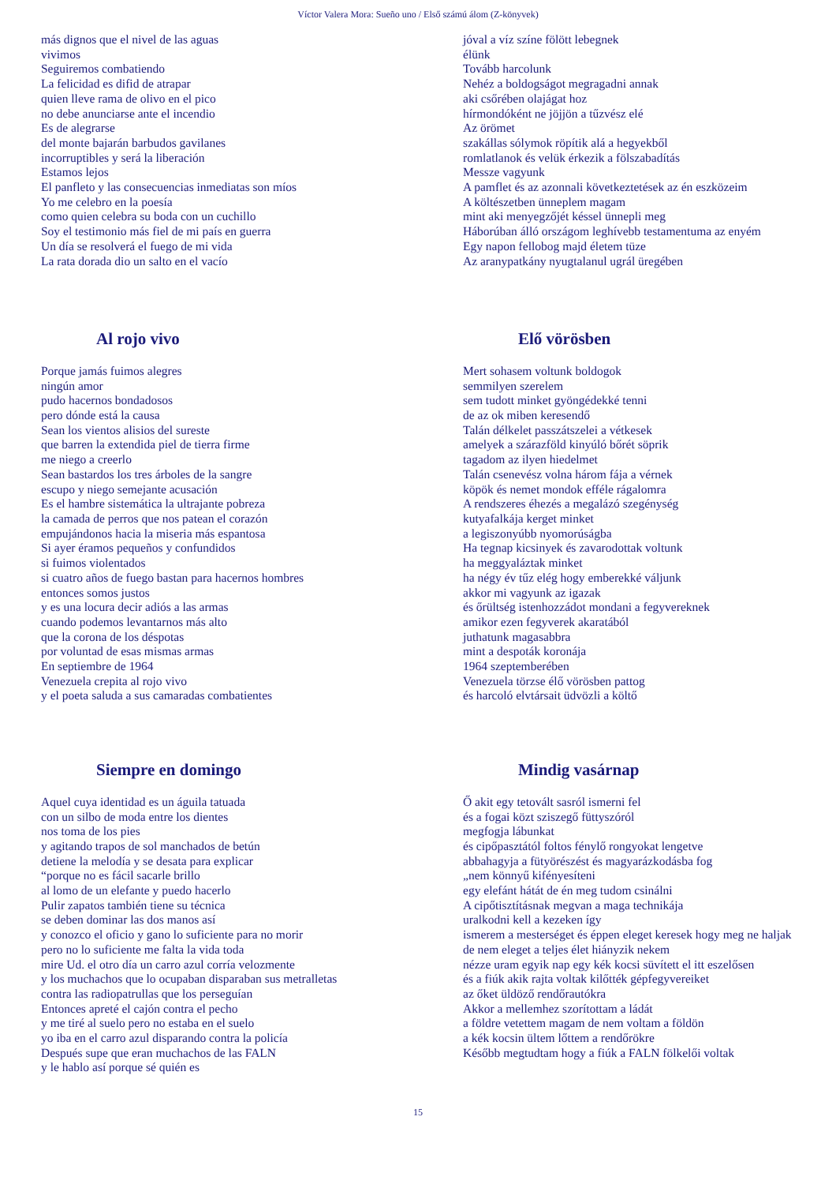Víctor Valera Mora: Sueño uno / Első számú álom (Z-könyvek)
más dignos que el nivel de las aguas
vivimos
Seguiremos combatiendo
La felicidad es difid de atrapar
quien lleve rama de olivo en el pico
no debe anunciarse ante el incendio
Es de alegrarse
del monte bajarán barbudos gavilanes
incorruptibles y será la liberación
Estamos lejos
El panfleto y las consecuencias inmediatas son míos
Yo me celebro en la poesía
como quien celebra su boda con un cuchillo
Soy el testimonio más fiel de mi país en guerra
Un día se resolverá el fuego de mi vida
La rata dorada dio un salto en el vacío
jóval a víz színe fölött lebegnek
élünk
Tovább harcolunk
Nehéz a boldogságot megragadni annak
aki csőrében olajágat hoz
hírmondóként ne jöjjön a tűzvész elé
Az örömet
szakállas sólymok röpítik alá a hegyekből
romlatlanok és velük érkezik a fölszabadítás
Messze vagyunk
A pamflet és az azonnali következtetések az én eszközeim
A költészetben ünneplem magam
mint aki menyegzőjét késsel ünnepli meg
Háborúban álló országom leghívebb testamentuma az enyém
Egy napon fellobog majd életem tüze
Az aranypatkány nyugtalanul ugrál üregében
Al rojo vivo
Porque jamás fuimos alegres
ningún amor
pudo hacernos bondadosos
pero dónde está la causa
Sean los vientos alisios del sureste
que barren la extendida piel de tierra firme
me niego a creerlo
Sean bastardos los tres árboles de la sangre
escupo y niego semejante acusación
Es el hambre sistemática la ultrajante pobreza
la camada de perros que nos patean el corazón
empujándonos hacia la miseria más espantosa
Si ayer éramos pequeños y confundidos
si fuimos violentados
si cuatro años de fuego bastan para hacernos hombres
entonces somos justos
y es una locura decir adiós a las armas
cuando podemos levantarnos más alto
que la corona de los déspotas
por voluntad de esas mismas armas
En septiembre de 1964
Venezuela crepita al rojo vivo
y el poeta saluda a sus camaradas combatientes
Elő vörösben
Mert sohasem voltunk boldogok
semmilyen szerelem
sem tudott minket gyöngédekké tenni
de az ok miben keresendő
Talán délkelet passzátszelei a vétkesek
amelyek a szárazföld kinyúló bőrét söprik
tagadom az ilyen hiedelmet
Talán csenevész volna három fája a vérnek
köpök és nemet mondok efféle rágalomra
A rendszeres éhezés a megalázó szegénység
kutyafalkája kerget minket
a legiszonyúbb nyomorúságba
Ha tegnap kicsinyek és zavarodottak voltunk
ha meggyaláztak minket
ha négy év tűz elég hogy emberekké váljunk
akkor mi vagyunk az igazak
és őrültség istenhozzádot mondani a fegyvereknek
amikor ezen fegyverek akaratából
juthatunk magasabbra
mint a despoták koronája
1964 szeptemberében
Venezuela törzse élő vörösben pattog
és harcoló elvtársait üdvözli a költő
Siempre en domingo
Aquel cuya identidad es un águila tatuada
con un silbo de moda entre los dientes
nos toma de los pies
y agitando trapos de sol manchados de betún
detiene la melodía y se desata para explicar
“porque no es fácil sacarle brillo
al lomo de un elefante y puedo hacerlo
Pulir zapatos también tiene su técnica
se deben dominar las dos manos así
y conozco el oficio y gano lo suficiente para no morir
pero no lo suficiente me falta la vida toda
mire Ud. el otro día un carro azul corría velozmente
y los muchachos que lo ocupaban disparaban sus metralletas
contra las radiopatrullas que los perseguían
Entonces apreté el cajón contra el pecho
y me tiré al suelo pero no estaba en el suelo
yo iba en el carro azul disparando contra la policía
Después supe que eran muchachos de las FALN
y le hablo así porque sé quién es
Mindig vasárnap
Ő akit egy tetovált sasról ismerni fel
és a fogai közt sziszegő füttyszóról
megfogja lábunkat
és cipőpasztától foltos fénylő rongyokat lengetve
abbahagyja a fütyörészést és magyarázkodásba fog
„nem könnyű kifényesíteni
egy elefánt hátát de én meg tudom csinálni
A cipőtisztításnak megvan a maga technikája
uralkodni kell a kezeken így
ismerem a mesterséget és éppen eleget keresek hogy meg ne haljak
de nem eleget a teljes élet hiányzik nekem
nézze uram egyik nap egy kék kocsi süvített el itt eszelősen
és a fiúk akik rajta voltak kilőtték gépfegyvereiket
az őket üldöző rendőrautókra
Akkor a mellemhez szorítottam a ládát
a földre vetettem magam de nem voltam a földön
a kék kocsin ültem lőttem a rendőrökre
Később megtudtam hogy a fiúk a FALN fölkelői voltak
15